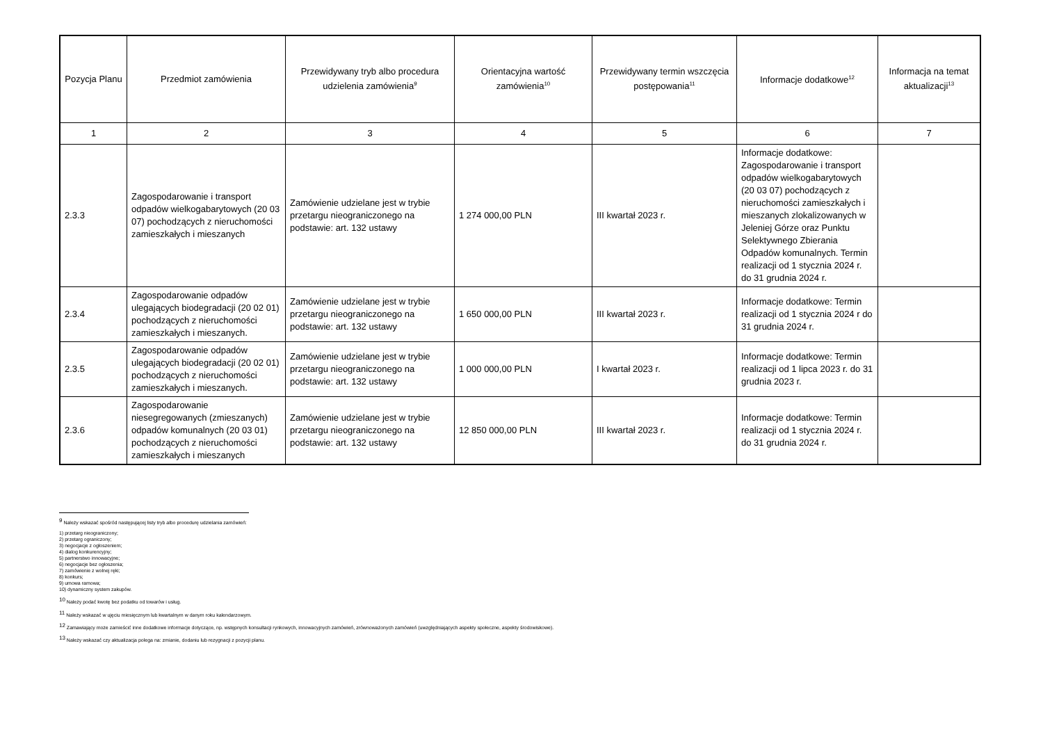| Pozycja Planu | Przedmiot zamówienia | Przewidywany tryb albo procedura udzielenia zamówienia<sup>9</sup> | Orientacyjna wartość zamówienia<sup>10</sup> | Przewidywany termin wszczęcia postępowania<sup>11</sup> | Informacje dodatkowe<sup>12</sup> | Informacja na temat aktualizacji<sup>13</sup> |
| --- | --- | --- | --- | --- | --- | --- |
| 1 | 2 | 3 | 4 | 5 | 6 | 7 |
| 2.3.3 | Zagospodarowanie i transport odpadów wielkogabarytowych (20 03 07) pochodzących z nieruchomości zamieszkałych i mieszanych | Zamówienie udzielane jest w trybie przetargu nieograniczonego na podstawie: art. 132 ustawy | 1 274 000,00 PLN | III kwartał 2023 r. | Informacje dodatkowe: Zagospodarowanie i transport odpadów wielkogabarytowych (20 03 07) pochodzących z nieruchomości zamieszkałych i mieszanych zlokalizowanych w Jeleniej Górze oraz Punktu Selektywnego Zbierania Odpadów komunalnych. Termin realizacji od 1 stycznia 2024 r. do 31 grudnia 2024 r. | |
| 2.3.4 | Zagospodarowanie odpadów ulegających biodegradacji (20 02 01) pochodzących z nieruchomości zamieszkałych i mieszanych. | Zamówienie udzielane jest w trybie przetargu nieograniczonego na podstawie: art. 132 ustawy | 1 650 000,00 PLN | III kwartał 2023 r. | Informacje dodatkowe: Termin realizacji od 1 stycznia 2024 r do 31 grudnia 2024 r. | |
| 2.3.5 | Zagospodarowanie odpadów ulegających biodegradacji (20 02 01) pochodzących z nieruchomości zamieszkałych i mieszanych. | Zamówienie udzielane jest w trybie przetargu nieograniczonego na podstawie: art. 132 ustawy | 1 000 000,00 PLN | I kwartał 2023 r. | Informacje dodatkowe: Termin realizacji od 1 lipca 2023 r. do 31 grudnia 2023 r. | |
| 2.3.6 | Zagospodarowanie niesegregowanych (zmieszanych) odpadów komunalnych (20 03 01) pochodzących z nieruchomości zamieszkałych i mieszanych | Zamówienie udzielane jest w trybie przetargu nieograniczonego na podstawie: art. 132 ustawy | 12 850 000,00 PLN | III kwartał 2023 r. | Informacje dodatkowe: Termin realizacji od 1 stycznia 2024 r. do 31 grudnia 2024 r. | |
<sup>9</sup> Należy wskazać spośród następującej listy tryb albo procedurę udzielania zamówień:
1) przetarg nieograniczony;
2) przetarg ograniczony;
3) negocjacje z ogłoszeniem;
4) dialog konkurencyjny;
5) partnerstwo innowacyjne;
6) negocjacje bez ogłoszenia;
7) zamówienie z wolnej ręki;
8) konkurs;
9) umowa ramowa;
10) dynamiczny system zakupów.
<sup>10</sup> Należy podać kwotę bez podatku od towarów i usług.
<sup>11</sup> Należy wskazać w ujęciu miesięcznym lub kwartalnym w danym roku kalendarzowym.
<sup>12</sup> Zamawiający może zamieścić inne dodatkowe informacje dotyczące, np. wstępnych konsultacji rynkowych, innowacyjnych zamówień, zrównoważonych zamówień (uwzględniających aspekty społeczne, aspekty środowiskowe).
<sup>13</sup> Należy wskazać czy aktualizacja polega na: zmianie, dodaniu lub rezygnacji z pozycji planu.